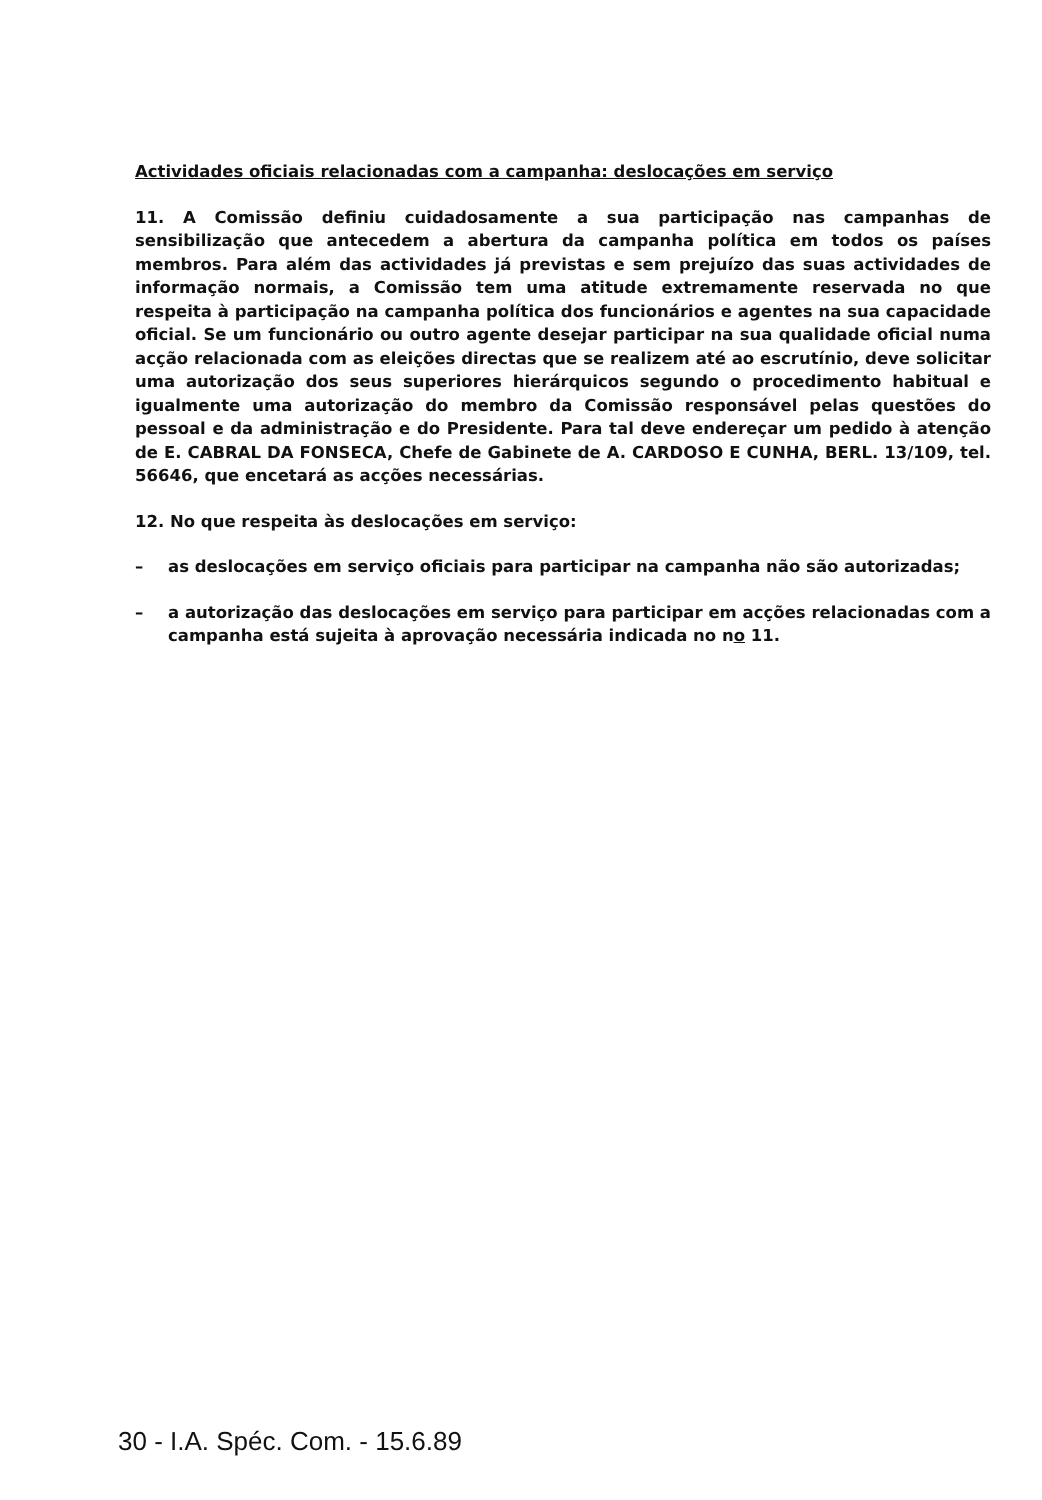Actividades oficiais relacionadas com a campanha: deslocações em serviço
11. A Comissão definiu cuidadosamente a sua participação nas campanhas de sensibilização que antecedem a abertura da campanha política em todos os países membros. Para além das actividades já previstas e sem prejuízo das suas actividades de informação normais, a Comissão tem uma atitude extremamente reservada no que respeita à participação na campanha política dos funcionários e agentes na sua capacidade oficial. Se um funcionário ou outro agente desejar participar na sua qualidade oficial numa acção relacionada com as eleições directas que se realizem até ao escrutínio, deve solicitar uma autorização dos seus superiores hierárquicos segundo o procedimento habitual e igualmente uma autorização do membro da Comissão responsável pelas questões do pessoal e da administração e do Presidente. Para tal deve endereçar um pedido à atenção de E. CABRAL DA FONSECA, Chefe de Gabinete de A. CARDOSO E CUNHA, BERL. 13/109, tel. 56646, que encetará as acções necessárias.
12. No que respeita às deslocações em serviço:
– as deslocações em serviço oficiais para participar na campanha não são autorizadas;
– a autorização das deslocações em serviço para participar em acções relacionadas com a campanha está sujeita à aprovação necessária indicada no no 11.
30 - I.A. Spéc. Com. - 15.6.89